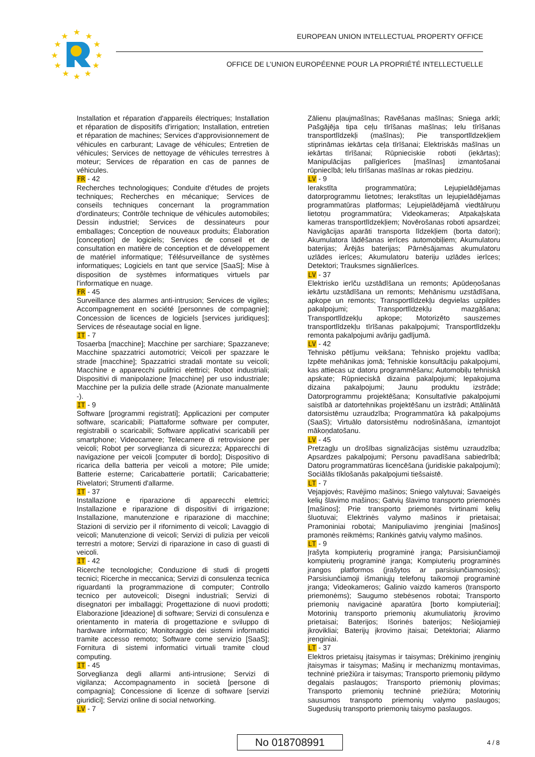★
★
★
★
★
★
★
★
★
★
★
★
EUROPEAN UNION INTELLECTUAL PROPERTY OFFICE
OFFICE DE L’UNION EUROPÉENNE POUR LA PROPRIÉTÉ INTELLECTUELLE
Installation et réparation d'appareils électriques; Installation et réparation de dispositifs d'irrigation; Installation, entretien et réparation de machines; Services d'approvisionnement de véhicules en carburant; Lavage de véhicules; Entretien de véhicules; Services de nettoyage de véhicules terrestres à moteur; Services de réparation en cas de pannes de véhicules.
FR - 42
Recherches technologiques; Conduite d'études de projets techniques; Recherches en mécanique; Services de conseils techniques concernant la programmation d'ordinateurs; Contrôle technique de véhicules automobiles; Dessin industriel; Services de dessinateurs pour emballages; Conception de nouveaux produits; Élaboration [conception] de logiciels; Services de conseil et de consultation en matière de conception et de développement de matériel informatique; Télésurveillance de systèmes informatiques; Logiciels en tant que service [SaaS]; Mise à disposition de systèmes informatiques virtuels par l'informatique en nuage.
FR - 45
Surveillance des alarmes anti-intrusion; Services de vigiles; Accompagnement en société [personnes de compagnie]; Concession de licences de logiciels [services juridiques]; Services de réseautage social en ligne.
IT - 7
Tosaerba [macchine]; Macchine per sarchiare; Spazzaneve; Macchine spazzatrici automotrici; Veicoli per spazzare le strade [macchine]; Spazzatrici stradali montate su veicoli; Macchine e apparecchi pulitrici elettrici; Robot industriali; Dispositivi di manipolazione [macchine] per uso industriale; Macchine per la pulizia delle strade (Azionate manualmente -).
IT - 9
Software [programmi registrati]; Applicazioni per computer software, scaricabili; Piattaforme software per computer, registrabili o scaricabili; Software applicativi scaricabili per smartphone; Videocamere; Telecamere di retrovisione per veicoli; Robot per sorveglianza di sicurezza; Apparecchi di navigazione per veicoli [computer di bordo]; Dispositivo di ricarica della batteria per veicoli a motore; Pile umide; Batterie esterne; Caricabatterie portatili; Caricabatterie; Rivelatori; Strumenti d'allarme.
IT - 37
Installazione e riparazione di apparecchi elettrici; Installazione e riparazione di dispositivi di irrigazione; Installazione, manutenzione e riparazione di macchine; Stazioni di servizio per il rifornimento di veicoli; Lavaggio di veicoli; Manutenzione di veicoli; Servizi di pulizia per veicoli terrestri a motore; Servizi di riparazione in caso di guasti di veicoli.
IT - 42
Ricerche tecnologiche; Conduzione di studi di progetti tecnici; Ricerche in meccanica; Servizi di consulenza tecnica riguardanti la programmazione di computer; Controllo tecnico per autoveicoli; Disegni industriali; Servizi di disegnatori per imballaggi; Progettazione di nuovi prodotti; Elaborazione [ideazione] di software; Servizi di consulenza e orientamento in materia di progettazione e sviluppo di hardware informatico; Monitoraggio dei sistemi informatici tramite accesso remoto; Software come servizio [SaaS]; Fornitura di sistemi informatici virtuali tramite cloud computing.
IT - 45
Sorveglianza degli allarmi anti-intrusione; Servizi di vigilanza; Accompagnamento in società [persone di compagnia]; Concessione di licenze di software [servizi giuridici]; Servizi online di social networking.
LV - 7
Zālienu pļaujmašīnas; Ravēšanas mašīnas; Sniega arkli; Pašgājēja tipa ceļu tīrīšanas mašīnas; Ielu tīrīšanas transportlīdzekļi (mašīnas); Pie transportlīdzekļiem stiprināmas iekārtas ceļa tīrīšanai; Elektriskās mašīnas un iekārtas tīrīšanai; Rūpnieciskie roboti (iekārtas); Manipulācijas palīgierīces [mašīnas] izmantošanai rūpniecībā; Ielu tīrīšanas mašīnas ar rokas piedziņu.
LV - 9
Ierakstīta programmatūra; Lejupielādējamas datorprogrammu lietotnes; Ierakstītas un lejupielādējamas programmatūras platformas; Lejupielādējamā viedtālruņu lietotņu programmatūra; Videokameras; Atpakaļskata kameras transportlīdzekļiem; Novērošanas roboti apsardzei; Navigācijas aparāti transporta līdzekļiem (borta datori); Akumulatora lādēšanas ierīces automobiļiem; Akumulatoru baterijas; Ārējās baterijas; Pārnēsājamas akumulatoru uzlādes ierīces; Akumulatoru bateriju uzlādes ierīces; Detektori; Trauksmes signālierīces.
LV - 37
Elektrisko ierīču uzstādīšana un remonts; Apūdeņošanas iekārtu uzstādīšana un remonts; Mehānismu uzstādīšana, apkope un remonts; Transportlīdzekļu degvielas uzpildes pakalpojumi; Transportlīdzekļu mazgāšana; Transportlīdzekļu apkope; Motorizēto sauszemes transportlīdzekļu tīrīšanas pakalpojumi; Transportlīdzekļu remonta pakalpojumi avāriju gadījumā.
LV - 42
Tehnisko pētījumu veikšana; Tehnisko projektu vadība; Izpēte mehānikas jomā; Tehniskie konsultāciju pakalpojumi, kas attiecas uz datoru programmēšanu; Automobiļu tehniskā apskate; Rūpnieciskā dizaina pakalpojumi; Iepakojuma dizaina pakalpojumi; Jaunu produktu izstrāde; Datorprogrammu projektēšana; Konsultatīvie pakalpojumi saistībā ar datortehnikas projektēšanu un izstrādi; Attālinātā datorsistēmu uzraudzība; Programmatūra kā pakalpojums (SaaS); Virtuālo datorsistēmu nodrošināšana, izmantojot mākoņdatošanu.
LV - 45
Pretzagļu un drošības signalizācijas sistēmu uzraudzība; Apsardzes pakalpojumi; Personu pavadīšana sabiedrībā; Datoru programmatūras licencēšana (juridiskie pakalpojumi); Sociālās tīklošanās pakalpojumi tiešsaistē.
LT - 7
Vejapjovės; Ravėjimo mašinos; Sniego valytuvai; Savaeigės kelių šlavimo mašinos; Gatvių šlavimo transporto priemonės [mašinos]; Prie transporto priemonės tvirtinami kelių šluotuvai; Elektrinės valymo mašinos ir prietaisai; Pramoniniai robotai; Manipuliavimo įrenginiai [mašinos] pramonės reikmėms; Rankinės gatvių valymo mašinos.
LT - 9
Įrašyta kompiuterių programinė įranga; Parsisiunčiamoji kompiuterių programinė įranga; Kompiuterių programinės įrangos platformos (įrašytos ar parsisiunčiamosios); Parsisiunčiamoji išmaniųjų telefonų taikomoji programinė įranga; Videokameros; Galinio vaizdo kameros (transporto priemonėms); Saugumo stebėsenos robotai; Transporto priemonių navigacinė aparatūra [borto kompiuteriai]; Motorinių transporto priemonių akumuliatorių įkrovimo prietaisai; Baterijos; Išorinės baterijos; Nešiojamieji įkrovikliai; Baterijų įkrovimo įtaisai; Detektoriai; Aliarmo įrenginiai.
LT - 37
Elektros prietaisų įtaisymas ir taisymas; Drėkinimo įrenginių įtaisymas ir taisymas; Mašinų ir mechanizmų montavimas, techninė priežiūra ir taisymas; Transporto priemonių pildymo degalais paslaugos; Transporto priemonių plovimas; Transporto priemonių techninė priežiūra; Motorinių sausumos transporto priemonių valymo paslaugos; Sugedusių transporto priemonių taisymo paslaugos.
No 018708991 4 / 8